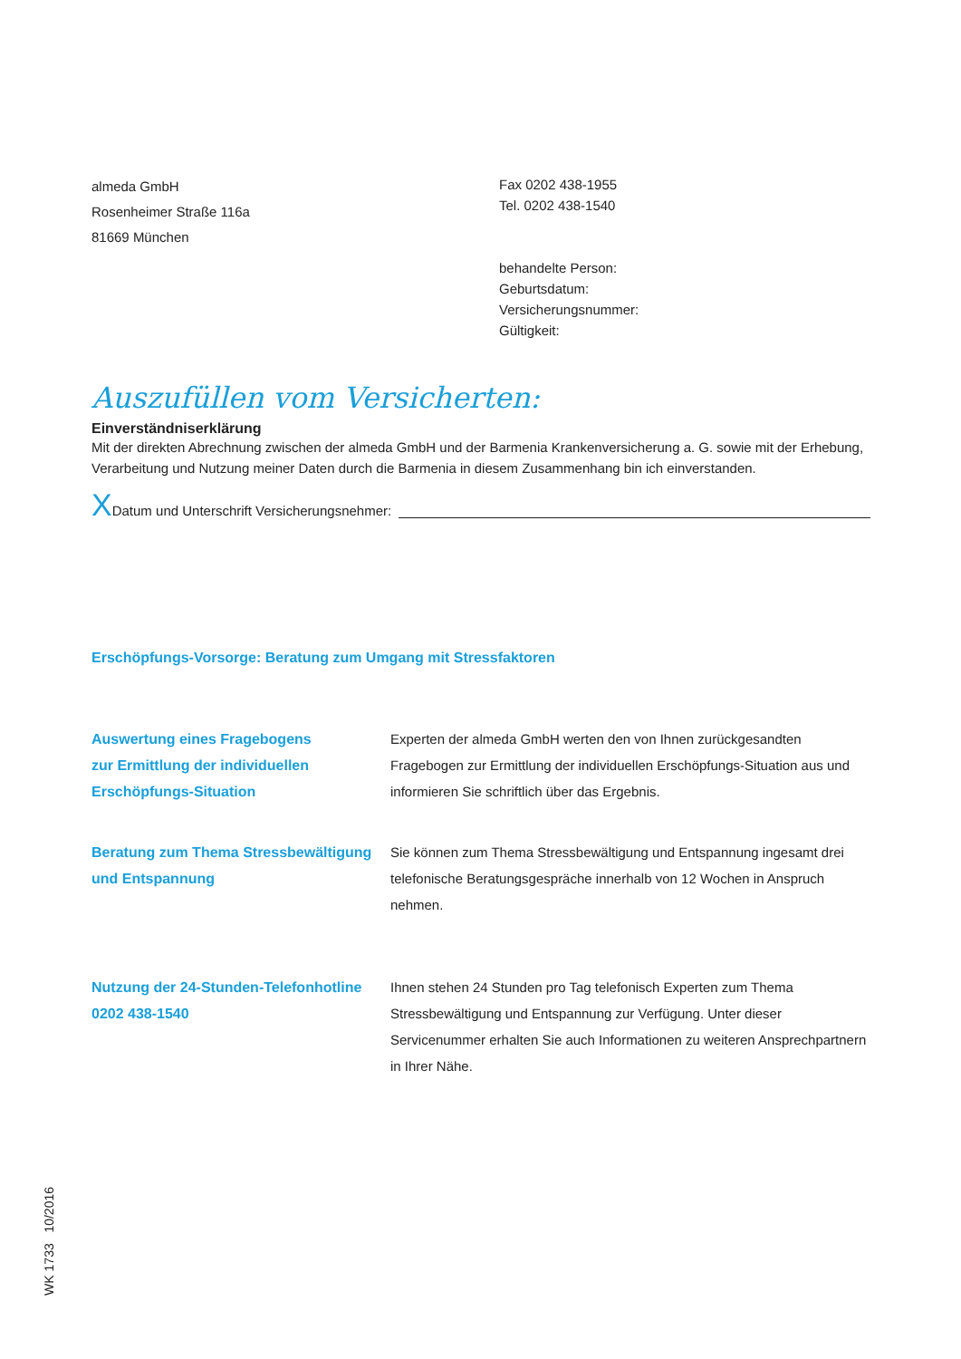almeda GmbH
Rosenheimer Straße 116a
81669 München
Fax 0202 438-1955
Tel. 0202 438-1540
behandelte Person:
Geburtsdatum:
Versicherungsnummer:
Gültigkeit:
Auszufüllen vom Versicherten:
Einverständniserklärung
Mit der direkten Abrechnung zwischen der almeda GmbH und der Barmenia Krankenversicherung a. G. sowie mit der Erhebung, Verarbeitung und Nutzung meiner Daten durch die Barmenia in diesem Zusammenhang bin ich einverstanden.
X Datum und Unterschrift Versicherungsnehmer:
Erschöpfungs-Vorsorge: Beratung zum Umgang mit Stressfaktoren
Auswertung eines Fragebogens
zur Ermittlung der individuellen
Erschöpfungs-Situation
Experten der almeda GmbH werten den von Ihnen zurückgesandten Fragebogen zur Ermittlung der individuellen Erschöpfungs-Situation aus und informieren Sie schriftlich über das Ergebnis.
Beratung zum Thema Stressbewältigung
und Entspannung
Sie können zum Thema Stressbewältigung und Entspannung ingesamt drei telefonische Beratungsgespräche innerhalb von 12 Wochen in Anspruch nehmen.
Nutzung der 24-Stunden-Telefonhotline
0202 438-1540
Ihnen stehen 24 Stunden pro Tag telefonisch Experten zum Thema Stressbewältigung und Entspannung zur Verfügung. Unter dieser Servicenummer erhalten Sie auch Informationen zu weiteren Ansprechpartnern in Ihrer Nähe.
WK 1733 10/2016